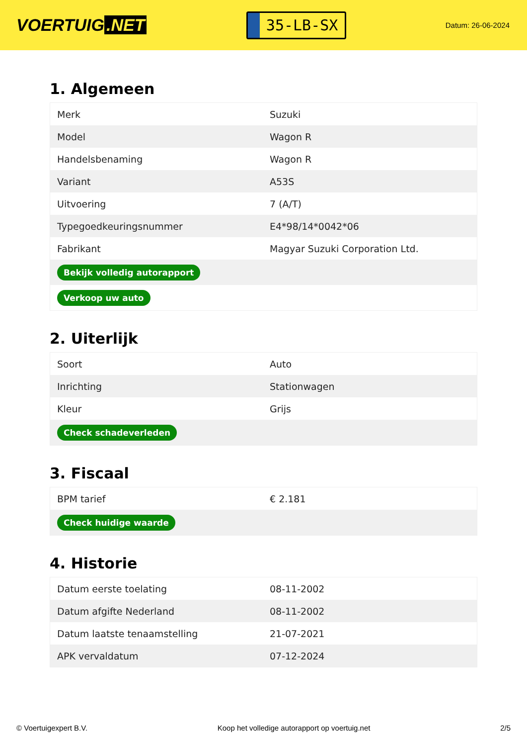VOERTUIG.NET
35-LB-SX
Datum: 26-06-2024
1. Algemeen
| Merk | Suzuki |
| Model | Wagon R |
| Handelsbenaming | Wagon R |
| Variant | A53S |
| Uitvoering | 7 (A/T) |
| Typegoedkeuringsnummer | E4*98/14*0042*06 |
| Fabrikant | Magyar Suzuki Corporation Ltd. |
| Bekijk volledig autorapport | |
| Verkoop uw auto | |
2. Uiterlijk
| Soort | Auto |
| Inrichting | Stationwagen |
| Kleur | Grijs |
| Check schadeverleden | |
3. Fiscaal
| BPM tarief | € 2.181 |
| Check huidige waarde | |
4. Historie
| Datum eerste toelating | 08-11-2002 |
| Datum afgifte Nederland | 08-11-2002 |
| Datum laatste tenaamstelling | 21-07-2021 |
| APK vervaldatum | 07-12-2024 |
© Voertuigexpert B.V. Koop het volledige autorapport op voertuig.net 2/5